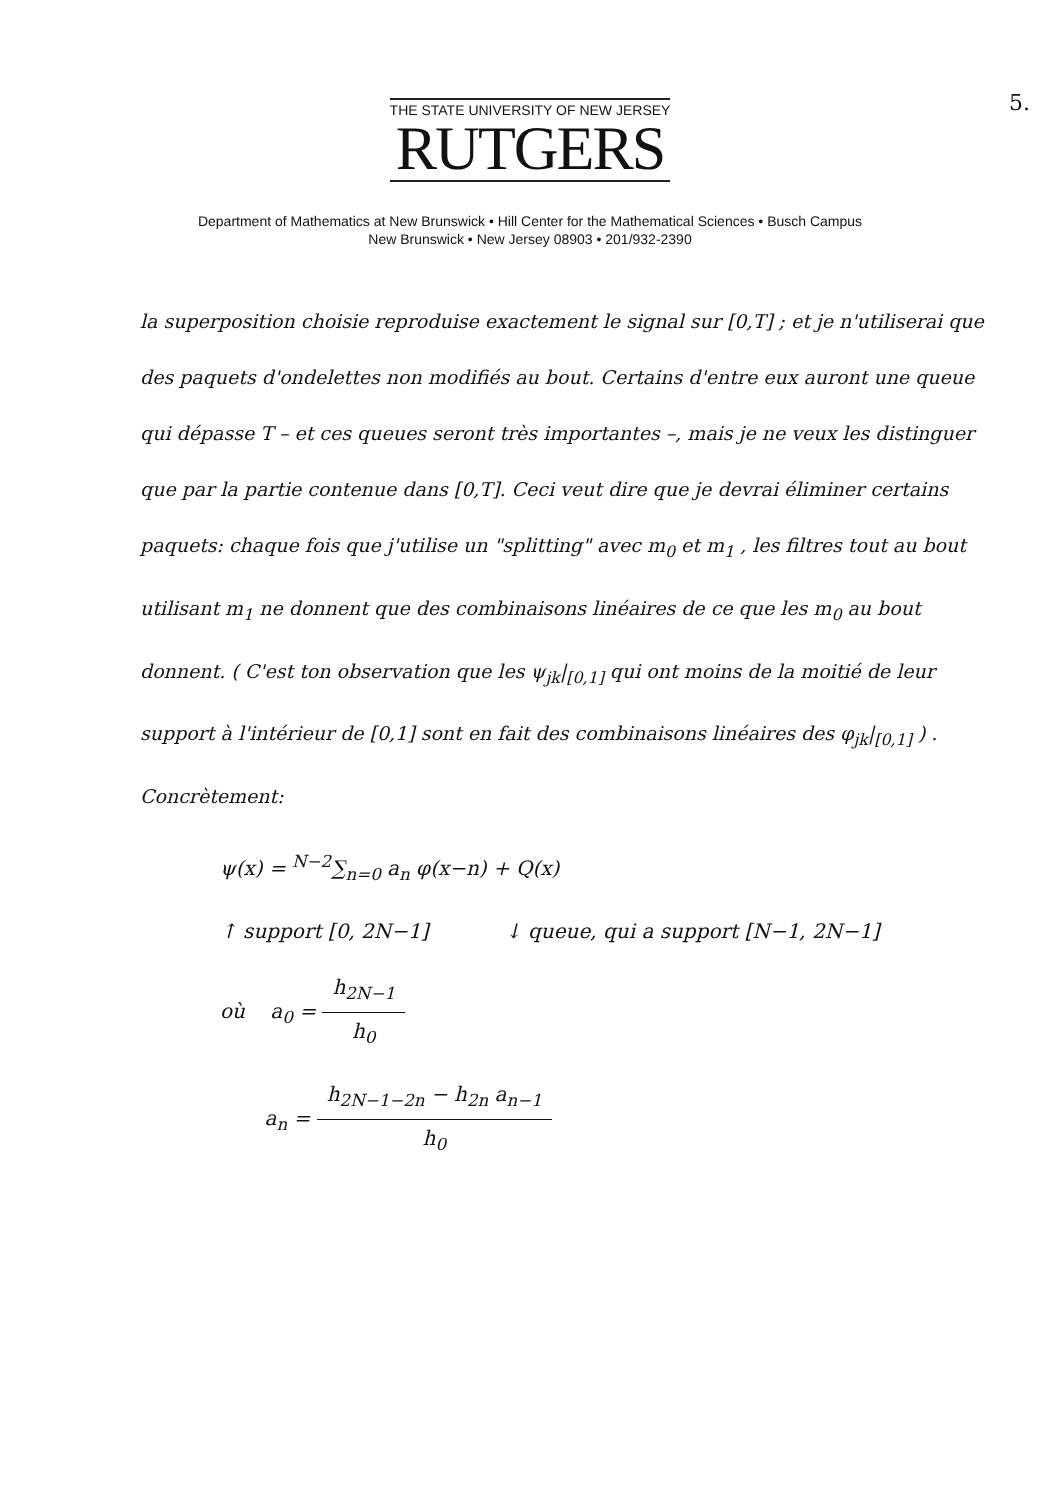5.
THE STATE UNIVERSITY OF NEW JERSEY
RUTGERS
Department of Mathematics at New Brunswick • Hill Center for the Mathematical Sciences • Busch Campus
New Brunswick • New Jersey 08903 • 201/932-2390
la superposition choisie reproduise exactement le signal sur [0,T] ; et je n'utiliserai que des paquets d'ondelettes non modifiés au bout. Certains d'entre eux auront une queue qui dépasse T – et ces queues seront très importantes –, mais je ne veux les distinguer que par la partie contenue dans [0,T]. Ceci veut dire que je devrai éliminer certains paquets: chaque fois que j'utilise un "splitting" avec m<sub>0</sub> et m<sub>1</sub> , les filtres tout au bout utilisant m<sub>1</sub> ne donnent que des combinaisons linéaires de ce que les m<sub>0</sub> au bout donnent. ( C'est ton observation que les ψ<sub>jk</sub>|<sub>[0,1]</sub> qui ont moins de la moitié de leur support à l'intérieur de [0,1] sont en fait des combinaisons linéaires des φ<sub>jk</sub>|<sub>[0,1]</sub> ) .
Concrètement:
ψ(x) = <sup>N−2</sup>∑<sub>n=0</sub> a<sub>n</sub> φ(x−n) + Q(x)
↑ support [0, 2N−1] ↓ queue, qui a support [N−1, 2N−1]
où a<sub>0</sub> = h<sub>2N−1</sub> h<sub>0</sub>
a<sub>n</sub> = h<sub>2N−1−2n</sub> − h<sub>2n</sub> a<sub>n−1</sub> h<sub>0</sub>